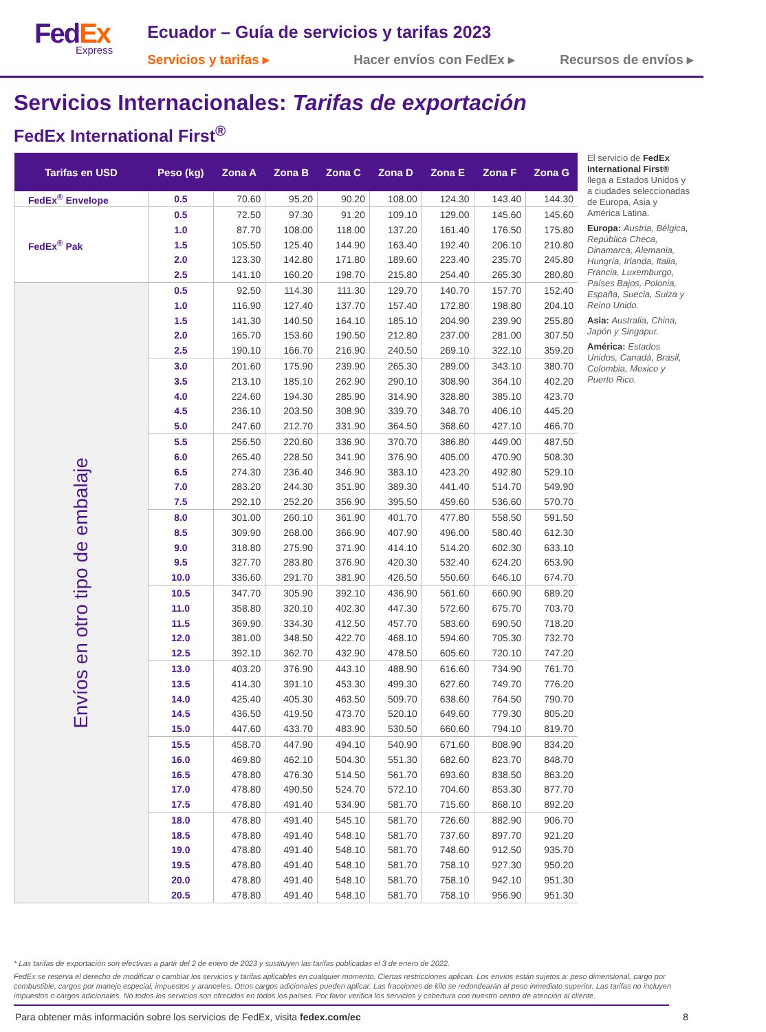Fed Ex
Express
Ecuador – Guía de servicios y tarifas 2023
Servicios y tarifas ▸ Hacer envíos con FedEx ▸ Recursos de envíos ▸
Servicios Internacionales: Tarifas de exportación
FedEx International First<sup>®</sup>
| Tarifas en USD | Peso (kg) | Zona A | Zona B | Zona C | Zona D | Zona E | Zona F | Zona G |
| --- | --- | --- | --- | --- | --- | --- | --- | --- |
| FedEx<sup>®</sup> Envelope | 0.5 | 70.60 | 95.20 | 90.20 | 108.00 | 124.30 | 143.40 | 144.30 |
| FedEx<sup>®</sup> Pak | 0.5 | 72.50 | 97.30 | 91.20 | 109.10 | 129.00 | 145.60 | 145.60 |
| | 1.0 | 87.70 | 108.00 | 118.00 | 137.20 | 161.40 | 176.50 | 175.80 |
| | 1.5 | 105.50 | 125.40 | 144.90 | 163.40 | 192.40 | 206.10 | 210.80 |
| | 2.0 | 123.30 | 142.80 | 171.80 | 189.60 | 223.40 | 235.70 | 245.80 |
| | 2.5 | 141.10 | 160.20 | 198.70 | 215.80 | 254.40 | 265.30 | 280.80 |
| Envíos en otro tipo de embalaje | 0.5 | 92.50 | 114.30 | 111.30 | 129.70 | 140.70 | 157.70 | 152.40 |
| | 1.0 | 116.90 | 127.40 | 137.70 | 157.40 | 172.80 | 198.80 | 204.10 |
| | 1.5 | 141.30 | 140.50 | 164.10 | 185.10 | 204.90 | 239.90 | 255.80 |
| | 2.0 | 165.70 | 153.60 | 190.50 | 212.80 | 237.00 | 281.00 | 307.50 |
| | 2.5 | 190.10 | 166.70 | 216.90 | 240.50 | 269.10 | 322.10 | 359.20 |
| | 3.0 | 201.60 | 175.90 | 239.90 | 265.30 | 289.00 | 343.10 | 380.70 |
| | 3.5 | 213.10 | 185.10 | 262.90 | 290.10 | 308.90 | 364.10 | 402.20 |
| | 4.0 | 224.60 | 194.30 | 285.90 | 314.90 | 328.80 | 385.10 | 423.70 |
| | 4.5 | 236.10 | 203.50 | 308.90 | 339.70 | 348.70 | 406.10 | 445.20 |
| | 5.0 | 247.60 | 212.70 | 331.90 | 364.50 | 368.60 | 427.10 | 466.70 |
| | 5.5 | 256.50 | 220.60 | 336.90 | 370.70 | 386.80 | 449.00 | 487.50 |
| | 6.0 | 265.40 | 228.50 | 341.90 | 376.90 | 405.00 | 470.90 | 508.30 |
| | 6.5 | 274.30 | 236.40 | 346.90 | 383.10 | 423.20 | 492.80 | 529.10 |
| | 7.0 | 283.20 | 244.30 | 351.90 | 389.30 | 441.40 | 514.70 | 549.90 |
| | 7.5 | 292.10 | 252.20 | 356.90 | 395.50 | 459.60 | 536.60 | 570.70 |
| | 8.0 | 301.00 | 260.10 | 361.90 | 401.70 | 477.80 | 558.50 | 591.50 |
| | 8.5 | 309.90 | 268.00 | 366.90 | 407.90 | 496.00 | 580.40 | 612.30 |
| | 9.0 | 318.80 | 275.90 | 371.90 | 414.10 | 514.20 | 602.30 | 633.10 |
| | 9.5 | 327.70 | 283.80 | 376.90 | 420.30 | 532.40 | 624.20 | 653.90 |
| | 10.0 | 336.60 | 291.70 | 381.90 | 426.50 | 550.60 | 646.10 | 674.70 |
| | 10.5 | 347.70 | 305.90 | 392.10 | 436.90 | 561.60 | 660.90 | 689.20 |
| | 11.0 | 358.80 | 320.10 | 402.30 | 447.30 | 572.60 | 675.70 | 703.70 |
| | 11.5 | 369.90 | 334.30 | 412.50 | 457.70 | 583.60 | 690.50 | 718.20 |
| | 12.0 | 381.00 | 348.50 | 422.70 | 468.10 | 594.60 | 705.30 | 732.70 |
| | 12.5 | 392.10 | 362.70 | 432.90 | 478.50 | 605.60 | 720.10 | 747.20 |
| | 13.0 | 403.20 | 376.90 | 443.10 | 488.90 | 616.60 | 734.90 | 761.70 |
| | 13.5 | 414.30 | 391.10 | 453.30 | 499.30 | 627.60 | 749.70 | 776.20 |
| | 14.0 | 425.40 | 405.30 | 463.50 | 509.70 | 638.60 | 764.50 | 790.70 |
| | 14.5 | 436.50 | 419.50 | 473.70 | 520.10 | 649.60 | 779.30 | 805.20 |
| | 15.0 | 447.60 | 433.70 | 483.90 | 530.50 | 660.60 | 794.10 | 819.70 |
| | 15.5 | 458.70 | 447.90 | 494.10 | 540.90 | 671.60 | 808.90 | 834.20 |
| | 16.0 | 469.80 | 462.10 | 504.30 | 551.30 | 682.60 | 823.70 | 848.70 |
| | 16.5 | 478.80 | 476.30 | 514.50 | 561.70 | 693.60 | 838.50 | 863.20 |
| | 17.0 | 478.80 | 490.50 | 524.70 | 572.10 | 704.60 | 853.30 | 877.70 |
| | 17.5 | 478.80 | 491.40 | 534.90 | 581.70 | 715.60 | 868.10 | 892.20 |
| | 18.0 | 478.80 | 491.40 | 545.10 | 581.70 | 726.60 | 882.90 | 906.70 |
| | 18.5 | 478.80 | 491.40 | 548.10 | 581.70 | 737.60 | 897.70 | 921.20 |
| | 19.0 | 478.80 | 491.40 | 548.10 | 581.70 | 748.60 | 912.50 | 935.70 |
| | 19.5 | 478.80 | 491.40 | 548.10 | 581.70 | 758.10 | 927.30 | 950.20 |
| | 20.0 | 478.80 | 491.40 | 548.10 | 581.70 | 758.10 | 942.10 | 951.30 |
| | 20.5 | 478.80 | 491.40 | 548.10 | 581.70 | 758.10 | 956.90 | 951.30 |
El servicio de FedEx International First® llega a Estados Unidos y a ciudades seleccionadas de Europa, Asia y América Latina.
Europa: Austria, Bélgica, República Checa, Dinamarca, Alemania, Hungría, Irlanda, Italia, Francia, Luxemburgo, Países Bajos, Polonia, España, Suecia, Suiza y Reino Unido.
Asia: Australia, China, Japón y Singapur.
América: Estados Unidos, Canadá, Brasil, Colombia, Mexico y Puerto Rico.
* Las tarifas de exportación son efectivas a partir del 2 de enero de 2023 y sustituyen las tarifas publicadas el 3 de enero de 2022.
FedEx se reserva el derecho de modificar o cambiar los servicios y tarifas aplicables en cualquier momento. Ciertas restricciones aplican. Los envíos están sujetos a: peso dimensional, cargo por combustible, cargos por manejo especial, impuestos y aranceles. Otros cargos adicionales pueden aplicar. Las fracciones de kilo se redondearán al peso inmediato superior. Las tarifas no incluyen impuestos o cargos adicionales. No todos los servicios son ofrecidos en todos los países. Por favor verifica los servicios y cobertura con nuestro centro de atención al cliente.
Para obtener más información sobre los servicios de FedEx, visita fedex.com/ec 8